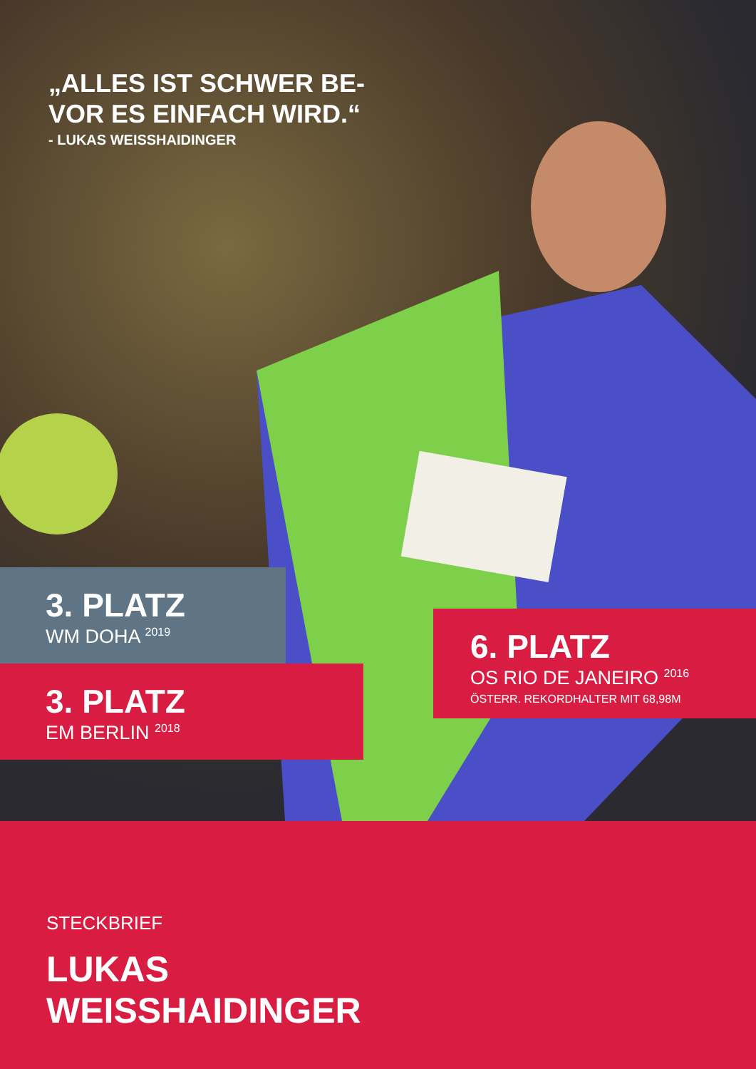„ALLES IST SCHWER BE-
VOR ES EINFACH WIRD.“
- LUKAS WEISSHAIDINGER
3. PLATZ
WM DOHA <sup>2019</sup>
3. PLATZ
EM BERLIN <sup>2018</sup>
6. PLATZ
OS RIO DE JANEIRO <sup>2016</sup>
ÖSTERR. REKORDHALTER MIT 68,98M
STECKBRIEF
LUKAS
WEISSHAIDINGER